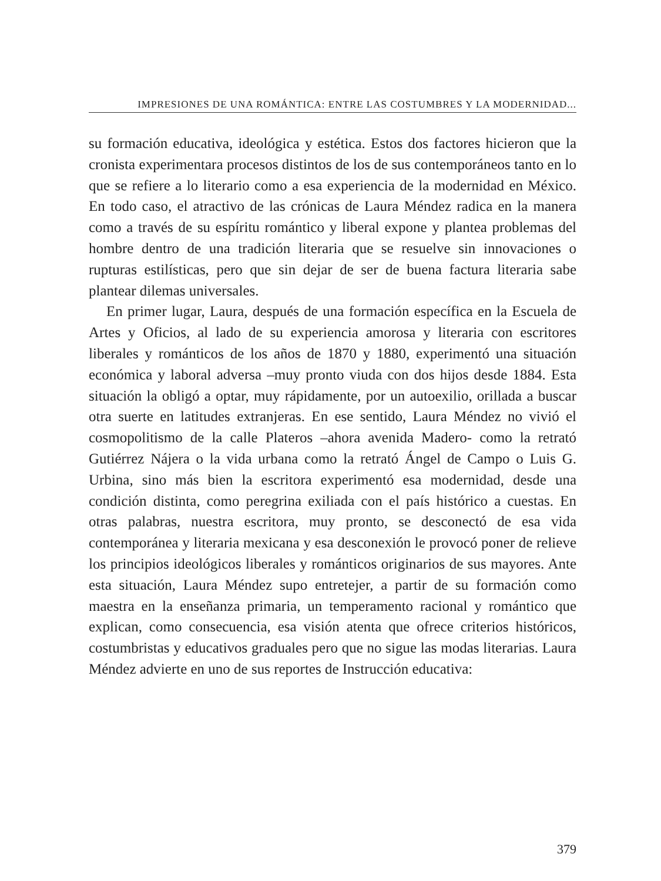IMPRESIONES DE UNA ROMÁNTICA: ENTRE LAS COSTUMBRES Y LA MODERNIDAD...
su formación educativa, ideológica y estética. Estos dos factores hicieron que la cronista experimentara procesos distintos de los de sus contemporáneos tanto en lo que se refiere a lo literario como a esa experiencia de la modernidad en México. En todo caso, el atractivo de las crónicas de Laura Méndez radica en la manera como a través de su espíritu romántico y liberal expone y plantea problemas del hombre dentro de una tradición literaria que se resuelve sin innovaciones o rupturas estilísticas, pero que sin dejar de ser de buena factura literaria sabe plantear dilemas universales.
En primer lugar, Laura, después de una formación específica en la Escuela de Artes y Oficios, al lado de su experiencia amorosa y literaria con escritores liberales y románticos de los años de 1870 y 1880, experimentó una situación económica y laboral adversa –muy pronto viuda con dos hijos desde 1884. Esta situación la obligó a optar, muy rápidamente, por un autoexilio, orillada a buscar otra suerte en latitudes extranjeras. En ese sentido, Laura Méndez no vivió el cosmopolitismo de la calle Plateros –ahora avenida Madero- como la retrató Gutiérrez Nájera o la vida urbana como la retrató Ángel de Campo o Luis G. Urbina, sino más bien la escritora experimentó esa modernidad, desde una condición distinta, como peregrina exiliada con el país histórico a cuestas. En otras palabras, nuestra escritora, muy pronto, se desconectó de esa vida contemporánea y literaria mexicana y esa desconexión le provocó poner de relieve los principios ideológicos liberales y románticos originarios de sus mayores. Ante esta situación, Laura Méndez supo entretejer, a partir de su formación como maestra en la enseñanza primaria, un temperamento racional y romántico que explican, como consecuencia, esa visión atenta que ofrece criterios históricos, costumbristas y educativos graduales pero que no sigue las modas literarias. Laura Méndez advierte en uno de sus reportes de Instrucción educativa:
379